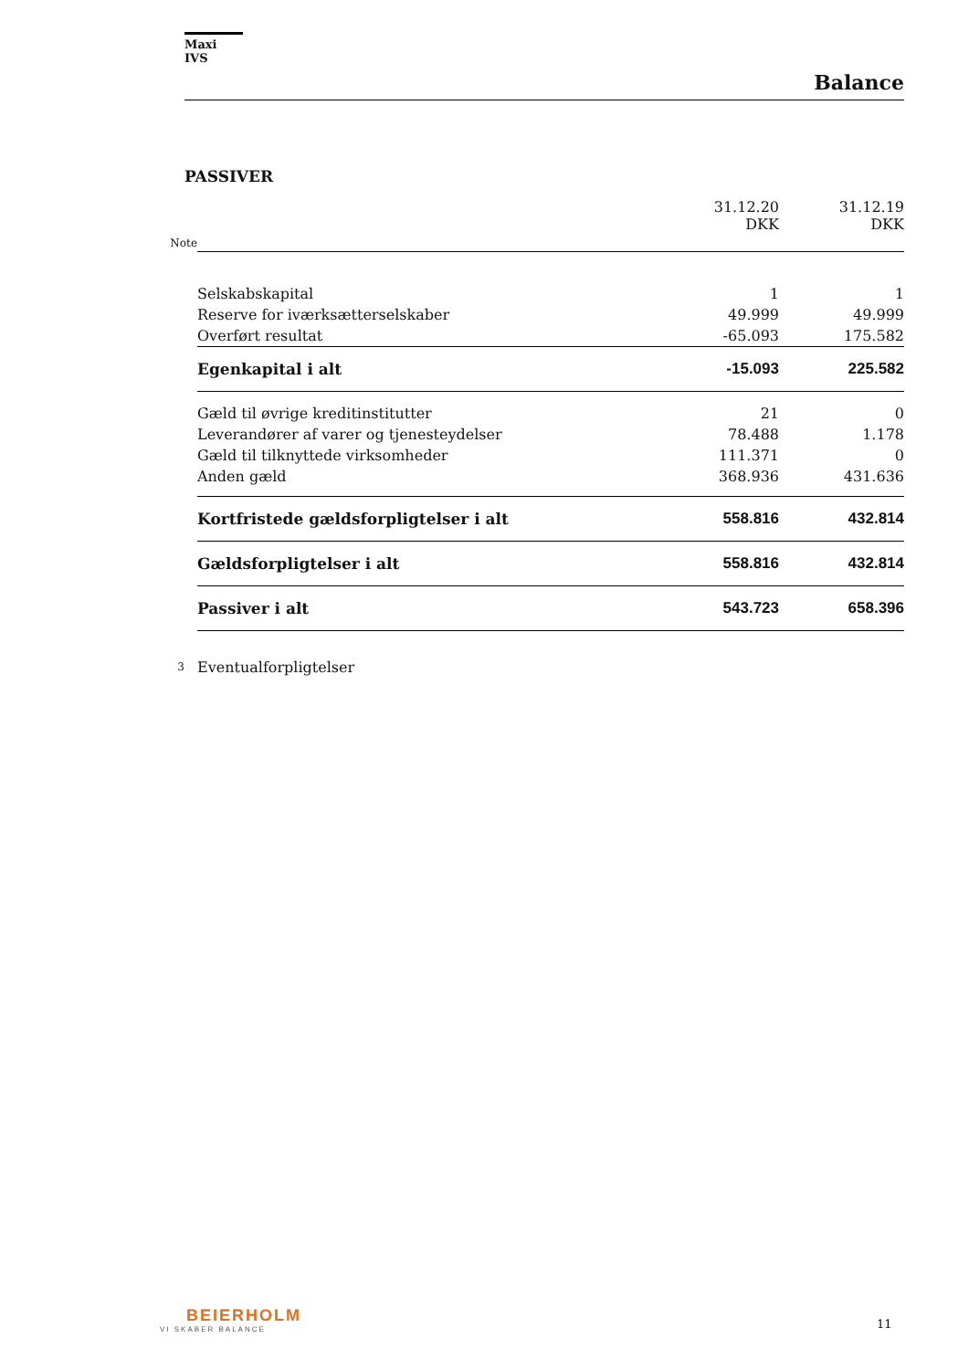Maxi IVS
Balance
PASSIVER
| | | 31.12.20 DKK | 31.12.19 DKK |
| Note | | | |
| | Selskabskapital | 1 | 1 |
| | Reserve for iværksætterselskaber | 49.999 | 49.999 |
| | Overført resultat | -65.093 | 175.582 |
| | Egenkapital i alt | -15.093 | 225.582 |
| | Gæld til øvrige kreditinstitutter | 21 | 0 |
| | Leverandører af varer og tjenesteydelser | 78.488 | 1.178 |
| | Gæld til tilknyttede virksomheder | 111.371 | 0 |
| | Anden gæld | 368.936 | 431.636 |
| | Kortfristede gældsforpligtelser i alt | 558.816 | 432.814 |
| | Gældsforpligtelser i alt | 558.816 | 432.814 |
| | Passiver i alt | 543.723 | 658.396 |
| 3 | Eventualforpligtelser | | |
BEIERHOLM
VI SKABER BALANCE
11